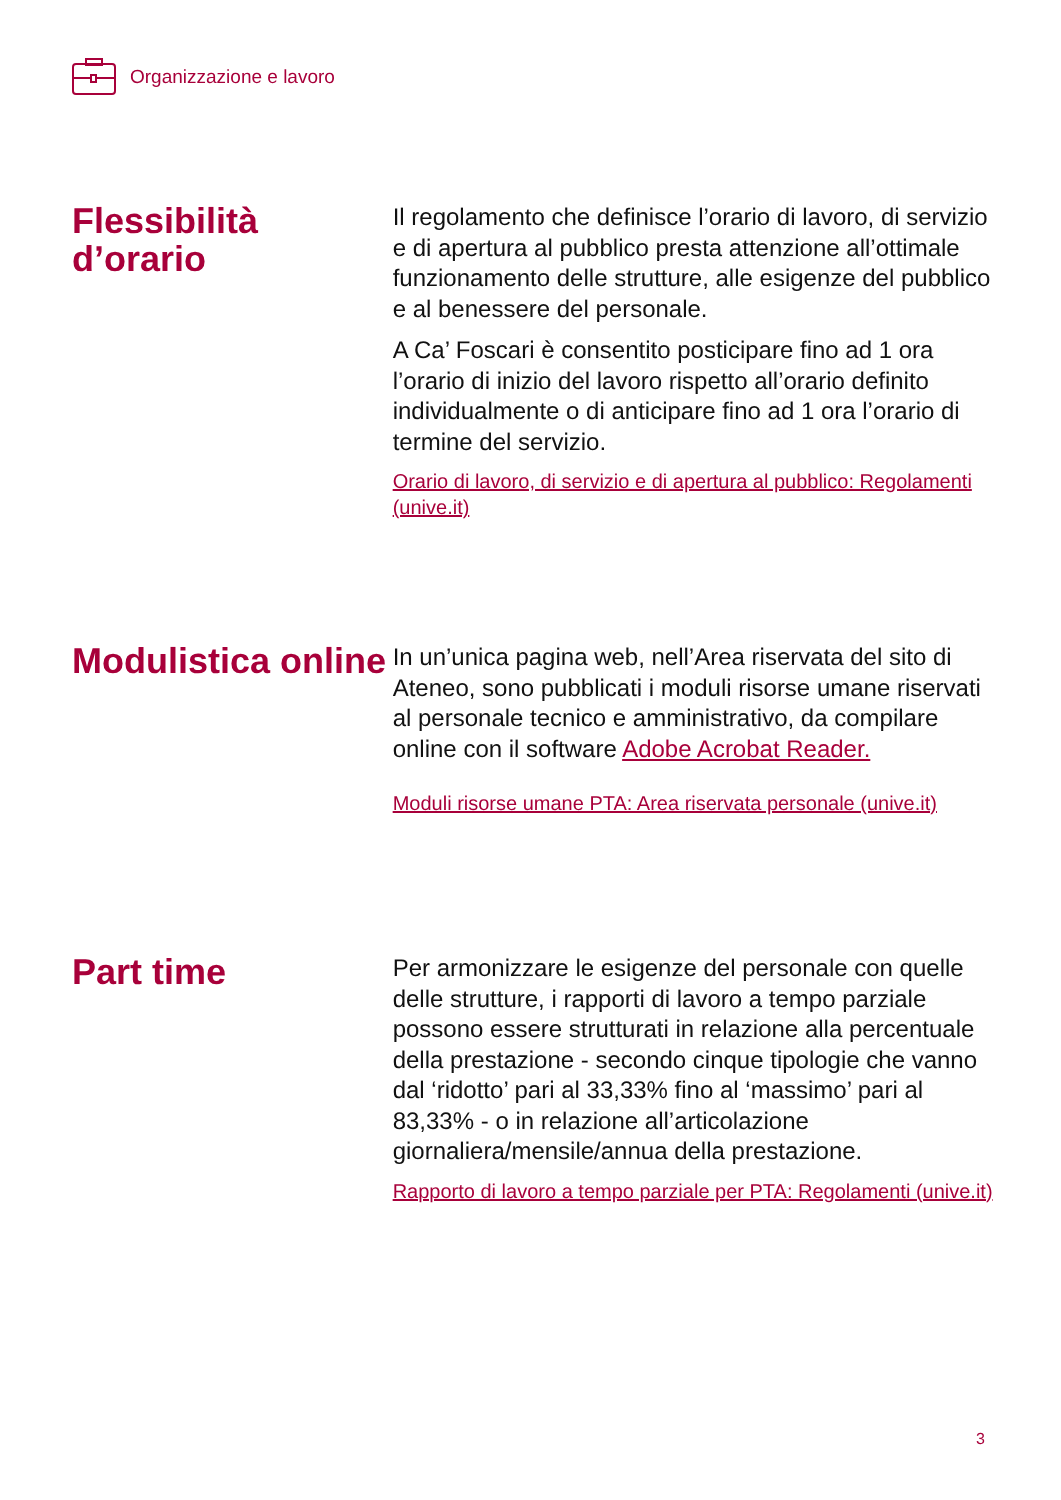Organizzazione e lavoro
Flessibilità d’orario
Il regolamento che definisce l’orario di lavoro, di servizio e di apertura al pubblico presta attenzione all’ottimale funzionamento delle strutture, alle esigenze del pubblico e al benessere del personale.
A Ca’ Foscari è consentito posticipare fino ad 1 ora l’orario di inizio del lavoro rispetto all’orario definito individualmente o di anticipare fino ad 1 ora l’orario di termine del servizio.
Orario di lavoro, di servizio e di apertura al pubblico: Regolamenti (unive.it)
Modulistica online
In un’unica pagina web, nell’Area riservata del sito di Ateneo, sono pubblicati i moduli risorse umane riservati al personale tecnico e amministrativo, da compilare online con il software Adobe Acrobat Reader.
Moduli risorse umane PTA: Area riservata personale (unive.it)
Part time
Per armonizzare le esigenze del personale con quelle delle strutture, i rapporti di lavoro a tempo parziale possono essere strutturati in relazione alla percentuale della prestazione - secondo cinque tipologie che vanno dal ‘ridotto’ pari al 33,33% fino al ‘massimo’ pari al 83,33% - o in relazione all’articolazione giornaliera/mensile/annua della prestazione.
Rapporto di lavoro a tempo parziale per PTA: Regolamenti (unive.it)
3